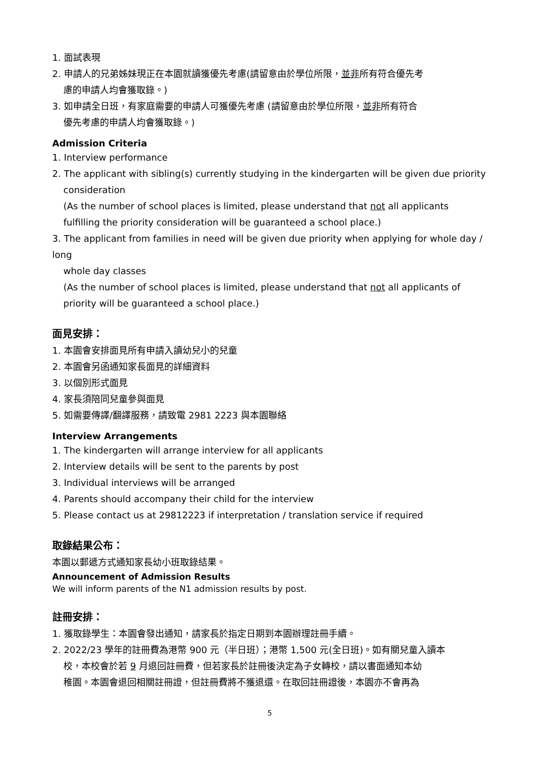1. 面試表現
2. 申請人的兄弟姊妹現正在本園就讀獲優先考慮(請留意由於學位所限，並非所有符合優先考
慮的申請人均會獲取錄。)
3. 如申請全日班，有家庭需要的申請人可獲優先考慮 (請留意由於學位所限，並非所有符合
優先考慮的申請人均會獲取錄。)
Admission Criteria
1. Interview performance
2. The applicant with sibling(s) currently studying in the kindergarten will be given due priority
consideration
(As the number of school places is limited, please understand that not all applicants fulfilling the priority consideration will be guaranteed a school place.)
3. The applicant from families in need will be given due priority when applying for whole day / long
whole day classes
(As the number of school places is limited, please understand that not all applicants of priority will be guaranteed a school place.)
面見安排：
1. 本園會安排面見所有申請入讀幼兒小的兒童
2. 本園會另函通知家長面見的詳細資料
3. 以個別形式面見
4. 家長須陪同兒童參與面見
5. 如需要傳譯/翻譯服務，請致電 2981 2223 與本園聯絡
Interview Arrangements
1. The kindergarten will arrange interview for all applicants
2. Interview details will be sent to the parents by post
3. Individual interviews will be arranged
4. Parents should accompany their child for the interview
5. Please contact us at 29812223 if interpretation / translation service if required
取錄結果公布：
本園以郵遞方式通知家長幼小班取錄結果。
Announcement of Admission Results
We will inform parents of the N1 admission results by post.
註冊安排：
1. 獲取錄學生：本園會發出通知，請家長於指定日期到本園辦理註冊手續。
2. 2022/23 學年的註冊費為港幣 900 元（半日班）；港幣 1,500 元(全日班)。如有關兒童入讀本
校，本校會於若 9 月退回註冊費，但若家長於註冊後決定為子女轉校，請以書面通知本幼
稚園。本園會退回相關註冊證，但註冊費將不獲退還。在取回註冊證後，本園亦不會再為
5